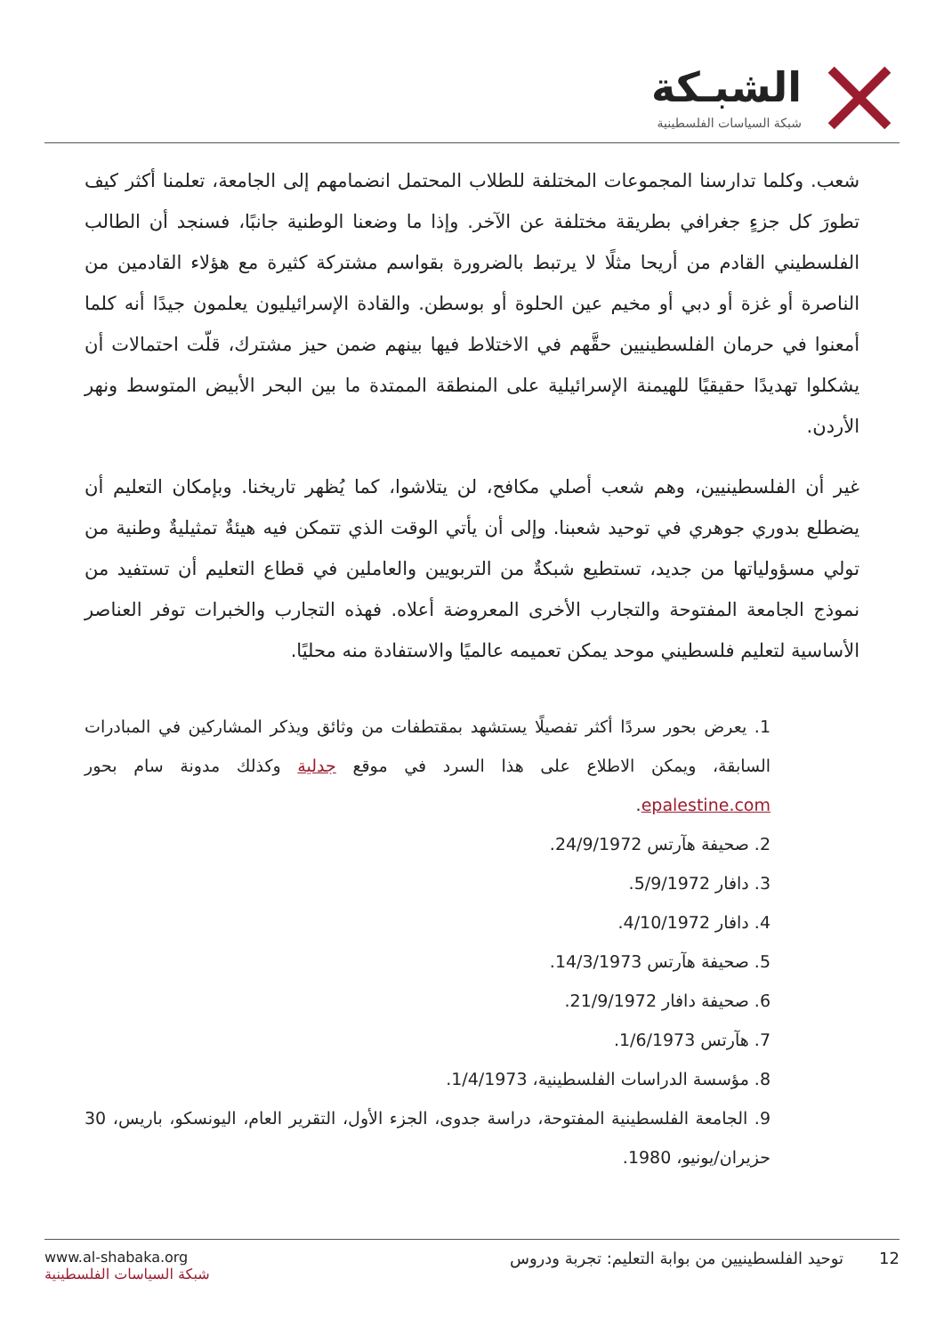الشبـكة
شبكة السياسات الفلسطينية
شعب. وكلما تدارسنا المجموعات المختلفة للطلاب المحتمل انضمامهم إلى الجامعة، تعلمنا أكثر كيف تطورَ كل جزءٍ جغرافي بطريقة مختلفة عن الآخر. وإذا ما وضعنا الوطنية جانبًا، فسنجد أن الطالب الفلسطيني القادم من أريحا مثلًا لا يرتبط بالضرورة بقواسم مشتركة كثيرة مع هؤلاء القادمين من الناصرة أو غزة أو دبي أو مخيم عين الحلوة أو بوسطن. والقادة الإسرائيليون يعلمون جيدًا أنه كلما أمعنوا في حرمان الفلسطينيين حقَّهم في الاختلاط فيها بينهم ضمن حيز مشترك، قلّت احتمالات أن يشكلوا تهديدًا حقيقيًا للهيمنة الإسرائيلية على المنطقة الممتدة ما بين البحر الأبيض المتوسط ونهر الأردن.
غير أن الفلسطينيين، وهم شعب أصلي مكافح، لن يتلاشوا، كما يُظهر تاريخنا. وبإمكان التعليم أن يضطلع بدوري جوهري في توحيد شعبنا. وإلى أن يأتي الوقت الذي تتمكن فيه هيئةٌ تمثيليةٌ وطنية من تولي مسؤولياتها من جديد، تستطيع شبكةٌ من التربويين والعاملين في قطاع التعليم أن تستفيد من نموذج الجامعة المفتوحة والتجارب الأخرى المعروضة أعلاه. فهذه التجارب والخبرات توفر العناصر الأساسية لتعليم فلسطيني موحد يمكن تعميمه عالميًا والاستفادة منه محليًا.
1. يعرض بحور سردًا أكثر تفصيلًا يستشهد بمقتطفات من وثائق ويذكر المشاركين في المبادرات السابقة، ويمكن الاطلاع على هذا السرد في موقع جدلية وكذلك مدونة سام بحور epalestine.com.
2. صحيفة هآرتس 24/9/1972.
3. دافار 5/9/1972.
4. دافار 4/10/1972.
5. صحيفة هآرتس 14/3/1973.
6. صحيفة دافار 21/9/1972.
7. هآرتس 1/6/1973.
8. مؤسسة الدراسات الفلسطينية، 1/4/1973.
9. الجامعة الفلسطينية المفتوحة، دراسة جدوى، الجزء الأول، التقرير العام، اليونسكو، باريس، 30 حزيران/يونيو، 1980.
www.al-shabaka.org
شبكة السياسات الفلسطينية
12 توحيد الفلسطينيين من بوابة التعليم: تجربة ودروس